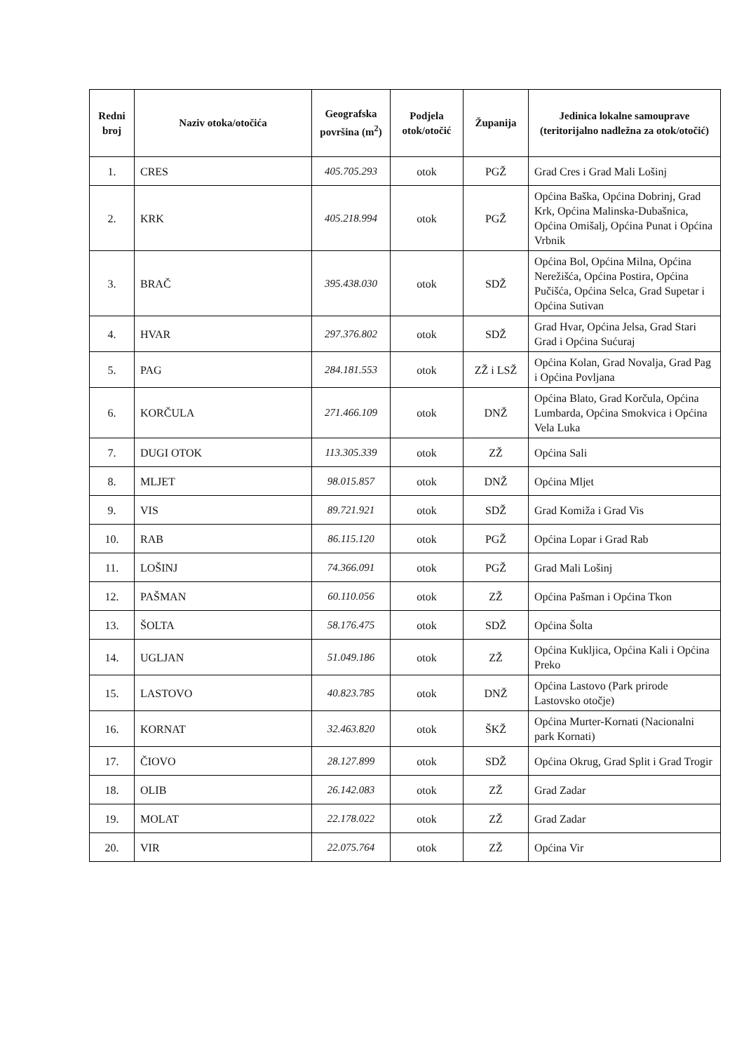| Redni broj | Naziv otoka/otočića | Geografska površina (m<sup>2</sup>) | Podjela otok/otočić | Županija | Jedinica lokalne samouprave (teritorijalno nadležna za otok/otočić) |
| --- | --- | --- | --- | --- | --- |
| 1. | CRES | 405.705.293 | otok | PGŽ | Grad Cres i Grad Mali Lošinj |
| 2. | KRK | 405.218.994 | otok | PGŽ | Općina Baška, Općina Dobrinj, Grad Krk, Općina Malinska-Dubašnica, Općina Omišalj, Općina Punat i Općina Vrbnik |
| 3. | BRAČ | 395.438.030 | otok | SDŽ | Općina Bol, Općina Milna, Općina Nerežišća, Općina Postira, Općina Pučišća, Općina Selca, Grad Supetar i Općina Sutivan |
| 4. | HVAR | 297.376.802 | otok | SDŽ | Grad Hvar, Općina Jelsa, Grad Stari Grad i Općina Sućuraj |
| 5. | PAG | 284.181.553 | otok | ZŽ i LSŽ | Općina Kolan, Grad Novalja, Grad Pag i Općina Povljana |
| 6. | KORČULA | 271.466.109 | otok | DNŽ | Općina Blato, Grad Korčula, Općina Lumbarda, Općina Smokvica i Općina Vela Luka |
| 7. | DUGI OTOK | 113.305.339 | otok | ZŽ | Općina Sali |
| 8. | MLJET | 98.015.857 | otok | DNŽ | Općina Mljet |
| 9. | VIS | 89.721.921 | otok | SDŽ | Grad Komiža i Grad Vis |
| 10. | RAB | 86.115.120 | otok | PGŽ | Općina Lopar i Grad Rab |
| 11. | LOŠINJ | 74.366.091 | otok | PGŽ | Grad Mali Lošinj |
| 12. | PAŠMAN | 60.110.056 | otok | ZŽ | Općina Pašman i Općina Tkon |
| 13. | ŠOLTA | 58.176.475 | otok | SDŽ | Općina Šolta |
| 14. | UGLJAN | 51.049.186 | otok | ZŽ | Općina Kukljica, Općina Kali i Općina Preko |
| 15. | LASTOVO | 40.823.785 | otok | DNŽ | Općina Lastovo (Park prirode Lastovsko otočje) |
| 16. | KORNAT | 32.463.820 | otok | ŠKŽ | Općina Murter-Kornati (Nacionalni park Kornati) |
| 17. | ČIOVO | 28.127.899 | otok | SDŽ | Općina Okrug, Grad Split i Grad Trogir |
| 18. | OLIB | 26.142.083 | otok | ZŽ | Grad Zadar |
| 19. | MOLAT | 22.178.022 | otok | ZŽ | Grad Zadar |
| 20. | VIR | 22.075.764 | otok | ZŽ | Općina Vir |